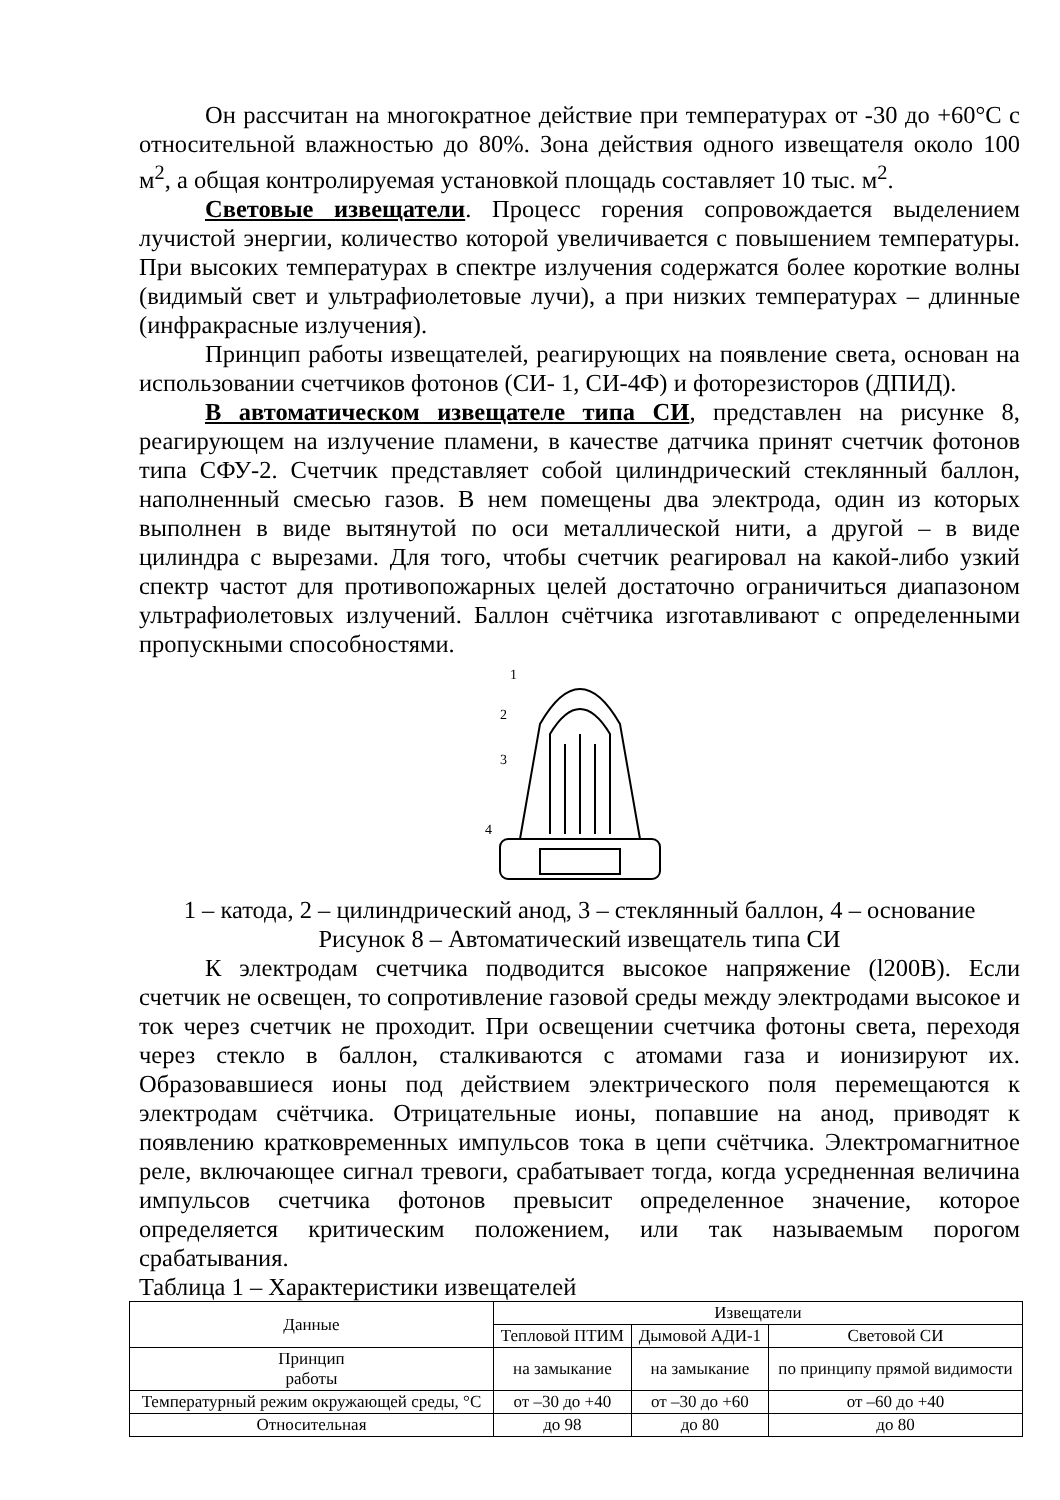Он рассчитан на многократное действие при температурах от -30 до +60°С с относительной влажностью до 80%. Зона действия одного извещателя около 100 м<sup>2</sup>, а общая контролируемая установкой площадь составляет 10 тыс. м<sup>2</sup>.
Световые извещатели. Процесс горения сопровождается выделением лучистой энергии, количество которой увеличивается с повышением температуры. При высоких температурах в спектре излучения содержатся более короткие волны (видимый свет и ультрафиолетовые лучи), а при низких температурах – длинные (инфракрасные излучения).
Принцип работы извещателей, реагирующих на появление света, основан на использовании счетчиков фотонов (СИ- 1, СИ-4Ф) и фоторезисторов (ДПИД).
В автоматическом извещателе типа СИ, представлен на рисунке 8, реагирующем на излучение пламени, в качестве датчика принят счетчик фотонов типа СФУ-2. Счетчик представляет собой цилиндрический стеклянный баллон, наполненный смесью газов. В нем помещены два электрода, один из которых выполнен в виде вытянутой по оси металлической нити, а другой – в виде цилиндра с вырезами. Для того, чтобы счетчик реагировал на какой-либо узкий спектр частот для противопожарных целей достаточно ограничиться диапазоном ультрафиолетовых излучений. Баллон счётчика изготавливают с определенными пропускными способностями.
1
2
3
4
1 – катода, 2 – цилиндрический анод, 3 – стеклянный баллон, 4 – основание
Рисунок 8 – Автоматический извещатель типа СИ
К электродам счетчика подводится высокое напряжение (l200В). Если счетчик не освещен, то сопротивление газовой среды между электродами высокое и ток через счетчик не проходит. При освещении счетчика фотоны света, переходя через стекло в баллон, сталкиваются с атомами газа и ионизируют их. Образовавшиеся ионы под действием электрического поля перемещаются к электродам счётчика. Отрицательные ионы, попавшие на анод, приводят к появлению кратковременных импульсов тока в цепи счётчика. Электромагнитное реле, включающее сигнал тревоги, срабатывает тогда, когда усредненная величина импульсов счетчика фотонов превысит определенное значение, которое определяется критическим положением, или так называемым порогом срабатывания.
Таблица 1 – Характеристики извещателей
| Данные | Извещатели | | |
| --- | --- | --- | --- |
| | Тепловой ПТИМ | Дымовой АДИ-1 | Световой СИ |
| Принцип работы | на замыкание | на замыкание | по принципу прямой видимости |
| Температурный режим окружающей среды, °С | от –30 до +40 | от –30 до +60 | от –60 до +40 |
| Относительная | до 98 | до 80 | до 80 |